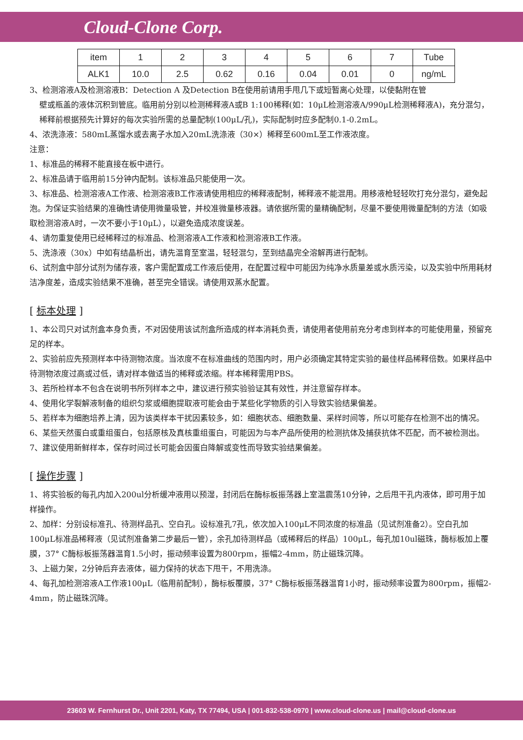Cloud-Clone Corp.
| item | 1 | 2 | 3 | 4 | 5 | 6 | 7 | Tube |
| ALK1 | 10.0 | 2.5 | 0.62 | 0.16 | 0.04 | 0.01 | 0 | ng/mL |
3、检测溶液A及检测溶液B：Detection A 及Detection B在使用前请用手甩几下或短暂离心处理，以使黏附在管
壁或瓶盖的液体沉积到管底。临用前分别以检测稀释液A或B 1:100稀释(如：10μL检测溶液A/990μL检测稀释液A)，充分混匀，稀释前根据预先计算好的每次实验所需的总量配制(100μL/孔)，实际配制时应多配制0.1-0.2mL。
4、浓洗涤液：580mL蒸馏水或去离子水加入20mL洗涤液（30×）稀释至600mL至工作液浓度。
注意：
1、标准品的稀释不能直接在板中进行。
2、标准品请于临用前15分钟内配制。该标准品只能使用一次。
3、标准品、检测溶液A工作液、检测溶液B工作液请使用相应的稀释液配制，稀释液不能混用。用移液枪轻轻吹打充分混匀，避免起泡。为保证实验结果的准确性请使用微量吸管，并校准微量移液器。请依据所需的量精确配制，尽量不要使用微量配制的方法（如吸取检测溶液A时，一次不要小于10μL），以避免造成浓度误差。
4、请勿重复使用已经稀释过的标准品、检测溶液A工作液和检测溶液B工作液。
5、洗涤液（30x）中如有结晶析出，请先温育至室温，轻轻混匀，至到结晶完全溶解再进行配制。
6、试剂盒中部分试剂为储存液，客户需配置成工作液后使用，在配置过程中可能因为纯净水质量差或水质污染，以及实验中所用耗材洁净度差，造成实验结果不准确，甚至完全错误。请使用双蒸水配置。
[ 标本处理 ]
1、本公司只对试剂盒本身负责，不对因使用该试剂盒所造成的样本消耗负责，请使用者使用前充分考虑到样本的可能使用量，预留充足的样本。
2、实验前应先预测样本中待测物浓度。当浓度不在标准曲线的范围内时，用户必须确定其特定实验的最佳样品稀释倍数。如果样品中待测物浓度过高或过低，请对样本做适当的稀释或浓缩。样本稀释需用PBS。
3、若所检样本不包含在说明书所列样本之中，建议进行预实验验证其有效性，并注意留存样本。
4、使用化学裂解液制备的组织匀浆或细胞提取液可能会由于某些化学物质的引入导致实验结果偏差。
5、若样本为细胞培养上清，因为该类样本干扰因素较多，如：细胞状态、细胞数量、采样时间等，所以可能存在检测不出的情况。
6、某些天然蛋白或重组蛋白，包括原核及真核重组蛋白，可能因为与本产品所使用的检测抗体及捕获抗体不匹配，而不被检测出。
7、建议使用新鲜样本，保存时间过长可能会因蛋白降解或变性而导致实验结果偏差。
[ 操作步骤 ]
1、将实验板的每孔内加入200ul分析缓冲液用以预湿，封闭后在酶标板振荡器上室温震荡10分钟，之后甩干孔内液体，即可用于加样操作。
2、加样：分别设标准孔、待测样品孔、空白孔。设标准孔7孔，依次加入100μL不同浓度的标准品（见试剂准备2）。空白孔加100μL标准品稀释液（见试剂准备第二步最后一管），余孔加待测样品（或稀释后的样品）100μL，每孔加10ul磁珠，酶标板加上覆膜，37° C酶标板振荡器温育1.5小时，振动频率设置为800rpm，振幅2-4mm，防止磁珠沉降。
3、上磁力架，2分钟后弃去液体，磁力保持的状态下甩干，不用洗涤。
4、每孔加检测溶液A工作液100μL（临用前配制），酶标板覆膜，37° C酶标板振荡器温育1小时，振动频率设置为800rpm，振幅2-4mm，防止磁珠沉降。
23603 W. Fernhurst Dr., Unit 2201, Katy, TX 77494, USA | 001-832-538-0970 | www.cloud-clone.us | mail@cloud-clone.us